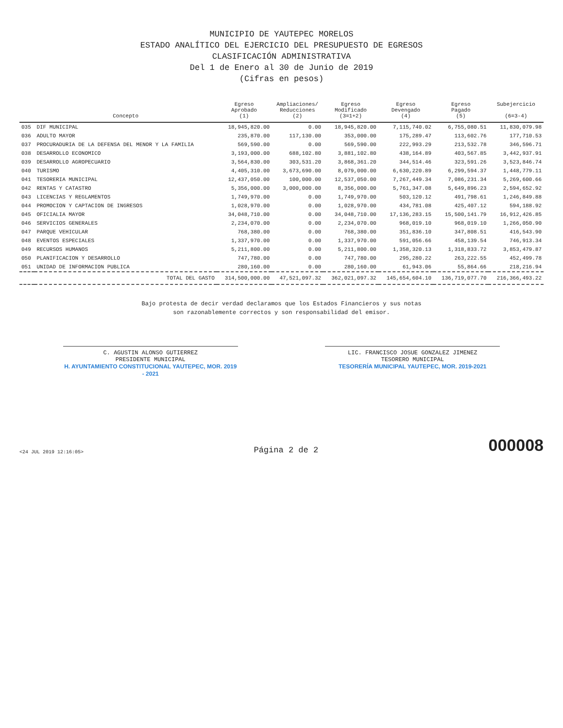MUNICIPIO DE YAUTEPEC MORELOS
ESTADO ANALÍTICO DEL EJERCICIO DEL PRESUPUESTO DE EGRESOS
CLASIFICACIÓN ADMINISTRATIVA
Del 1 de Enero al 30 de Junio de 2019
(Cifras en pesos)
| | Concepto | Egreso Aprobado (1) | Ampliaciones/ Reducciones (2) | Egreso Modificado (3=1+2) | Egreso Devengado (4) | Egreso Pagado (5) | Subejercicio (6=3-4) |
| --- | --- | --- | --- | --- | --- | --- | --- |
| 035 | DIF MUNICIPAL | 18,945,820.00 | 0.00 | 18,945,820.00 | 7,115,740.02 | 6,755,080.51 | 11,830,079.98 |
| 036 | ADULTO MAYOR | 235,870.00 | 117,130.00 | 353,000.00 | 175,289.47 | 113,602.76 | 177,710.53 |
| 037 | PROCURADURIA DE LA DEFENSA DEL MENOR Y LA FAMILIA | 569,590.00 | 0.00 | 569,590.00 | 222,993.29 | 213,532.78 | 346,596.71 |
| 038 | DESARROLLO ECONOMICO | 3,193,000.00 | 688,102.80 | 3,881,102.80 | 438,164.89 | 403,567.85 | 3,442,937.91 |
| 039 | DESARROLLO AGROPECUARIO | 3,564,830.00 | 303,531.20 | 3,868,361.20 | 344,514.46 | 323,591.26 | 3,523,846.74 |
| 040 | TURISMO | 4,405,310.00 | 3,673,690.00 | 8,079,000.00 | 6,630,220.89 | 6,299,594.37 | 1,448,779.11 |
| 041 | TESORERIA MUNICIPAL | 12,437,050.00 | 100,000.00 | 12,537,050.00 | 7,267,449.34 | 7,086,231.34 | 5,269,600.66 |
| 042 | RENTAS Y CATASTRO | 5,356,000.00 | 3,000,000.00 | 8,356,000.00 | 5,761,347.08 | 5,649,896.23 | 2,594,652.92 |
| 043 | LICENCIAS Y REGLAMENTOS | 1,749,970.00 | 0.00 | 1,749,970.00 | 503,120.12 | 491,798.61 | 1,246,849.88 |
| 044 | PROMOCION Y CAPTACION DE INGRESOS | 1,028,970.00 | 0.00 | 1,028,970.00 | 434,781.08 | 425,407.12 | 594,188.92 |
| 045 | OFICIALIA MAYOR | 34,048,710.00 | 0.00 | 34,048,710.00 | 17,136,283.15 | 15,500,141.79 | 16,912,426.85 |
| 046 | SERVICIOS GENERALES | 2,234,070.00 | 0.00 | 2,234,070.00 | 968,019.10 | 968,019.10 | 1,266,050.90 |
| 047 | PARQUE VEHICULAR | 768,380.00 | 0.00 | 768,380.00 | 351,836.10 | 347,808.51 | 416,543.90 |
| 048 | EVENTOS ESPECIALES | 1,337,970.00 | 0.00 | 1,337,970.00 | 591,056.66 | 458,139.54 | 746,913.34 |
| 049 | RECURSOS HUMANOS | 5,211,800.00 | 0.00 | 5,211,800.00 | 1,358,320.13 | 1,318,833.72 | 3,853,479.87 |
| 050 | PLANIFICACION Y DESARROLLO | 747,780.00 | 0.00 | 747,780.00 | 295,280.22 | 263,222.55 | 452,499.78 |
| 051 | UNIDAD DE INFORMACION PUBLICA | 280,160.00 | 0.00 | 280,160.00 | 61,943.06 | 55,864.66 | 218,216.94 |
| | TOTAL DEL GASTO | 314,500,000.00 | 47,521,097.32 | 362,021,097.32 | 145,654,604.10 | 136,719,077.70 | 216,366,493.22 |
Bajo protesta de decir verdad declaramos que los Estados Financieros y sus notas
son razonablemente correctos y son responsabilidad del emisor.
C. AGUSTIN ALONSO GUTIERREZ
PRESIDENTE MUNICIPAL
H. AYUNTAMIENTO CONSTITUCIONAL YAUTEPEC, MOR. 2019 - 2021
LIC. FRANCISCO JOSUE GONZALEZ JIMENEZ
TESORERO MUNICIPAL
TESORERÍA MUNICIPAL YAUTEPEC, MOR. 2019-2021
<24 JUL 2019 12:16:05> Página 2 de 2 000008